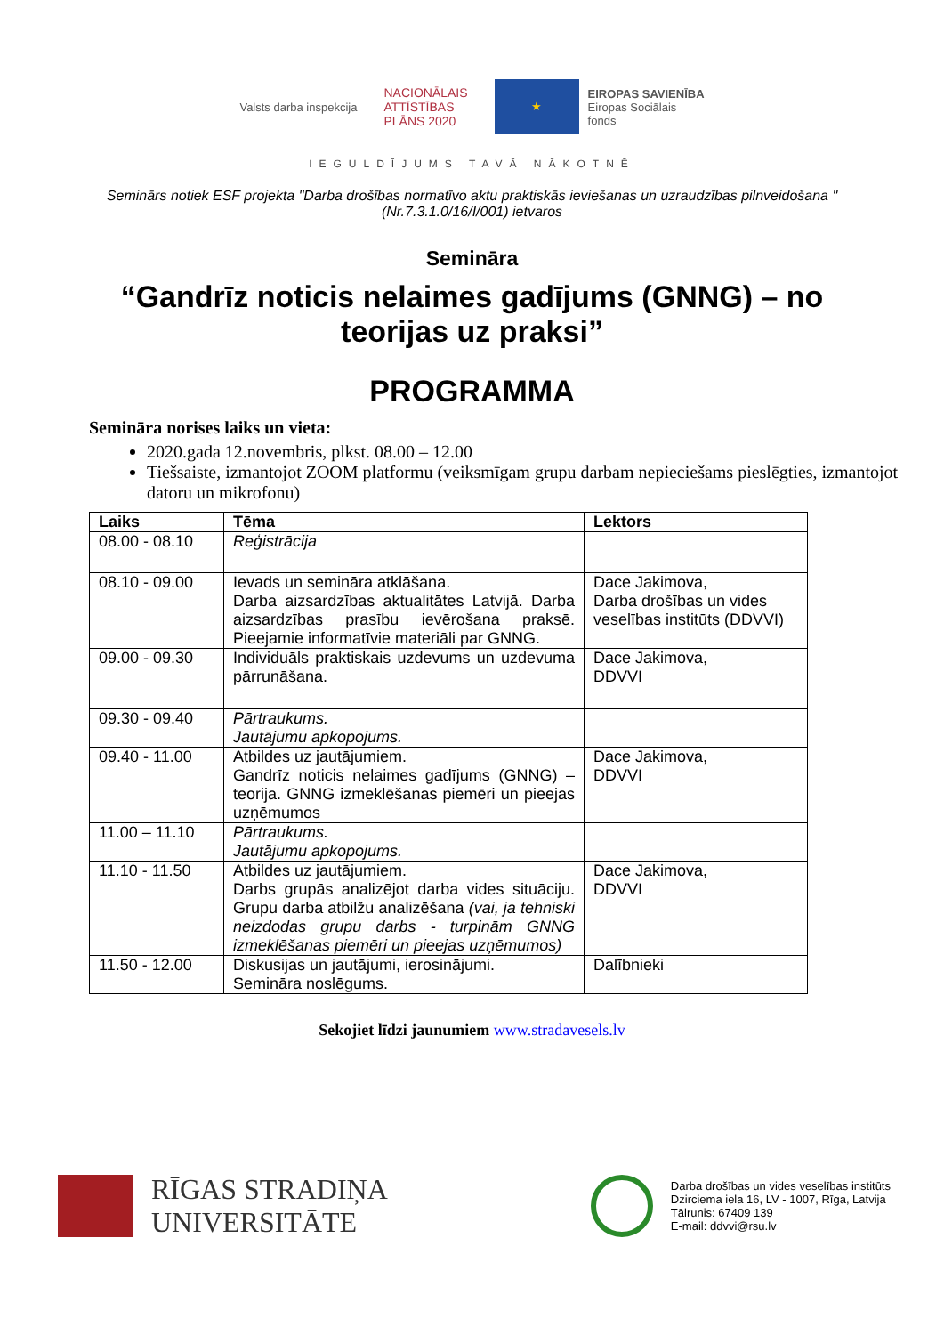Valsts darba inspekcija
NACIONĀLAIS
ATTĪSTĪBAS
PLĀNS 2020
★
EIROPAS SAVIENĪBA
Eiropas Sociālais
fonds
IEGULDĪJUMS TAVĀ NĀKOTNĒ
Seminārs notiek ESF projekta "Darba drošības normatīvo aktu praktiskās ieviešanas un uzraudzības pilnveidošana " (Nr.7.3.1.0/16/I/001) ietvaros
Semināra
“Gandrīz noticis nelaimes gadījums (GNNG) – no teorijas uz praksi”
PROGRAMMA
Semināra norises laiks un vieta:
2020.gada 12.novembris, plkst. 08.00 – 12.00
Tiešsaiste, izmantojot ZOOM platformu (veiksmīgam grupu darbam nepieciešams pieslēgties, izmantojot datoru un mikrofonu)
| Laiks | Tēma | Lektors |
| --- | --- | --- |
| 08.00 - 08.10 | Reģistrācija | |
| 08.10 - 09.00 | Ievads un semināra atklāšana. Darba aizsardzības aktualitātes Latvijā. Darba aizsardzības prasību ievērošana praksē. Pieejamie informatīvie materiāli par GNNG. | Dace Jakimova, Darba drošības un vides veselības institūts (DDVVI) |
| 09.00 - 09.30 | Individuāls praktiskais uzdevums un uzdevuma pārrunāšana. | Dace Jakimova, DDVVI |
| 09.30 - 09.40 | Pārtraukums. Jautājumu apkopojums. | |
| 09.40 - 11.00 | Atbildes uz jautājumiem. Gandrīz noticis nelaimes gadījums (GNNG) – teorija. GNNG izmeklēšanas piemēri un pieejas uzņēmumos | Dace Jakimova, DDVVI |
| 11.00 – 11.10 | Pārtraukums. Jautājumu apkopojums. | |
| 11.10 - 11.50 | Atbildes uz jautājumiem. Darbs grupās analizējot darba vides situāciju. Grupu darba atbilžu analizēšana (vai, ja tehniski neizdodas grupu darbs - turpinām GNNG izmeklēšanas piemēri un pieejas uzņēmumos) | Dace Jakimova, DDVVI |
| 11.50 - 12.00 | Diskusijas un jautājumi, ierosinājumi. Semināra noslēgums. | Dalībnieki |
Sekojiet līdzi jaunumiem www.stradavesels.lv
RĪGAS STRADIŅA
UNIVERSITĀTE
Darba drošības un vides veselības institūts
Dzirciema iela 16, LV - 1007, Rīga, Latvija
Tālrunis: 67409 139
E-mail: ddvvi@rsu.lv